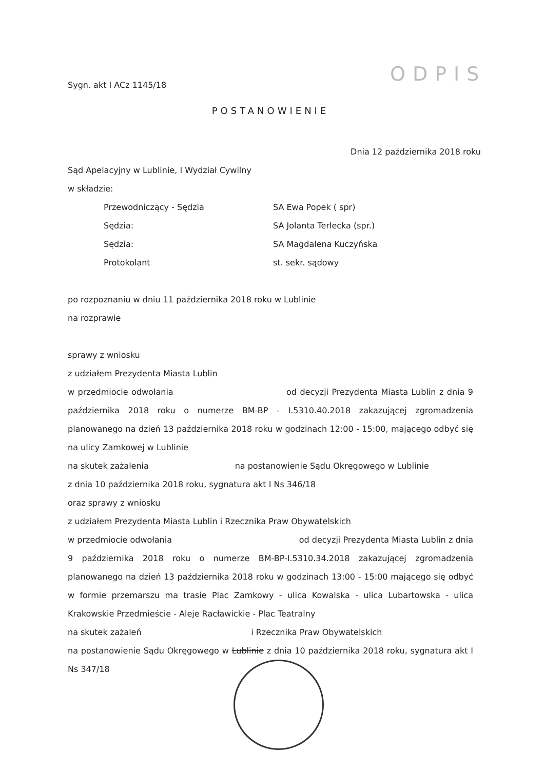ODPIS
Sygn. akt I ACz 1145/18
POSTANOWIENIE
Dnia 12 października 2018 roku
Sąd Apelacyjny w Lublinie, I Wydział Cywilny
w składzie:
| Przewodniczący - Sędzia | SA Ewa Popek ( spr) |
| Sędzia: | SA Jolanta Terlecka (spr.) |
| Sędzia: | SA Magdalena Kuczyńska |
| Protokolant | st. sekr. sądowy |
po rozpoznaniu w dniu 11 października 2018 roku w Lublinie
na rozprawie
sprawy z wniosku
z udziałem Prezydenta Miasta Lublin
w przedmiocie odwołania od decyzji Prezydenta Miasta Lublin z dnia 9 października 2018 roku o numerze BM-BP - I.5310.40.2018 zakazującej zgromadzenia planowanego na dzień 13 października 2018 roku w godzinach 12:00 - 15:00, mającego odbyć się na ulicy Zamkowej w Lublinie
na skutek zażalenia na postanowienie Sądu Okręgowego w Lublinie
z dnia 10 października 2018 roku, sygnatura akt I Ns 346/18
oraz sprawy z wniosku
z udziałem Prezydenta Miasta Lublin i Rzecznika Praw Obywatelskich
w przedmiocie odwołania od decyzji Prezydenta Miasta Lublin z dnia 9 października 2018 roku o numerze BM-BP-I.5310.34.2018 zakazującej zgromadzenia planowanego na dzień 13 października 2018 roku w godzinach 13:00 - 15:00 mającego się odbyć w formie przemarszu ma trasie Plac Zamkowy - ulica Kowalska - ulica Lubartowska - ulica Krakowskie Przedmieście - Aleje Racławickie - Plac Teatralny
na skutek zażaleń i Rzecznika Praw Obywatelskich
na postanowienie Sądu Okręgowego w Lublinie z dnia 10 października 2018 roku, sygnatura akt I Ns 347/18